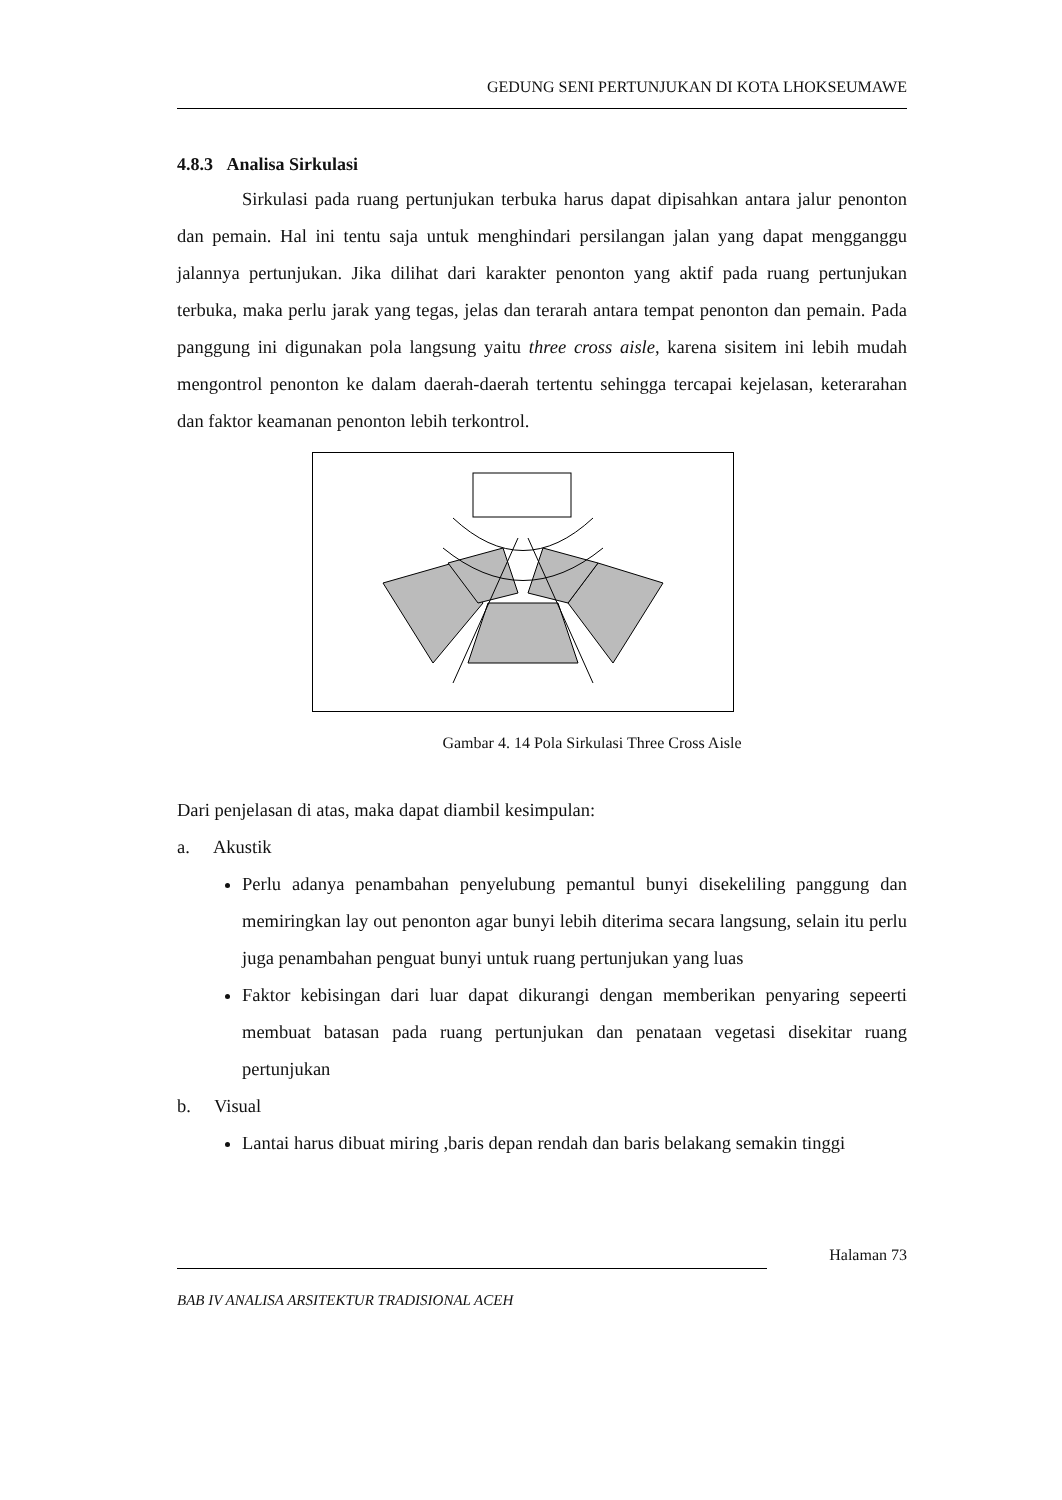GEDUNG SENI PERTUNJUKAN DI KOTA LHOKSEUMAWE
4.8.3 Analisa Sirkulasi
Sirkulasi pada ruang pertunjukan terbuka harus dapat dipisahkan antara jalur penonton dan pemain. Hal ini tentu saja untuk menghindari persilangan jalan yang dapat mengganggu jalannya pertunjukan. Jika dilihat dari karakter penonton yang aktif pada ruang pertunjukan terbuka, maka perlu jarak yang tegas, jelas dan terarah antara tempat penonton dan pemain. Pada panggung ini digunakan pola langsung yaitu three cross aisle, karena sisitem ini lebih mudah mengontrol penonton ke dalam daerah-daerah tertentu sehingga tercapai kejelasan, keterarahan dan faktor keamanan penonton lebih terkontrol.
Gambar 4. 14 Pola Sirkulasi Three Cross Aisle
Dari penjelasan di atas, maka dapat diambil kesimpulan:
a. Akustik
Perlu adanya penambahan penyelubung pemantul bunyi disekeliling panggung dan memiringkan lay out penonton agar bunyi lebih diterima secara langsung, selain itu perlu juga penambahan penguat bunyi untuk ruang pertunjukan yang luas
Faktor kebisingan dari luar dapat dikurangi dengan memberikan penyaring sepeerti membuat batasan pada ruang pertunjukan dan penataan vegetasi disekitar ruang pertunjukan
b. Visual
Lantai harus dibuat miring ,baris depan rendah dan baris belakang semakin tinggi
Halaman 73
BAB IV ANALISA ARSITEKTUR TRADISIONAL ACEH